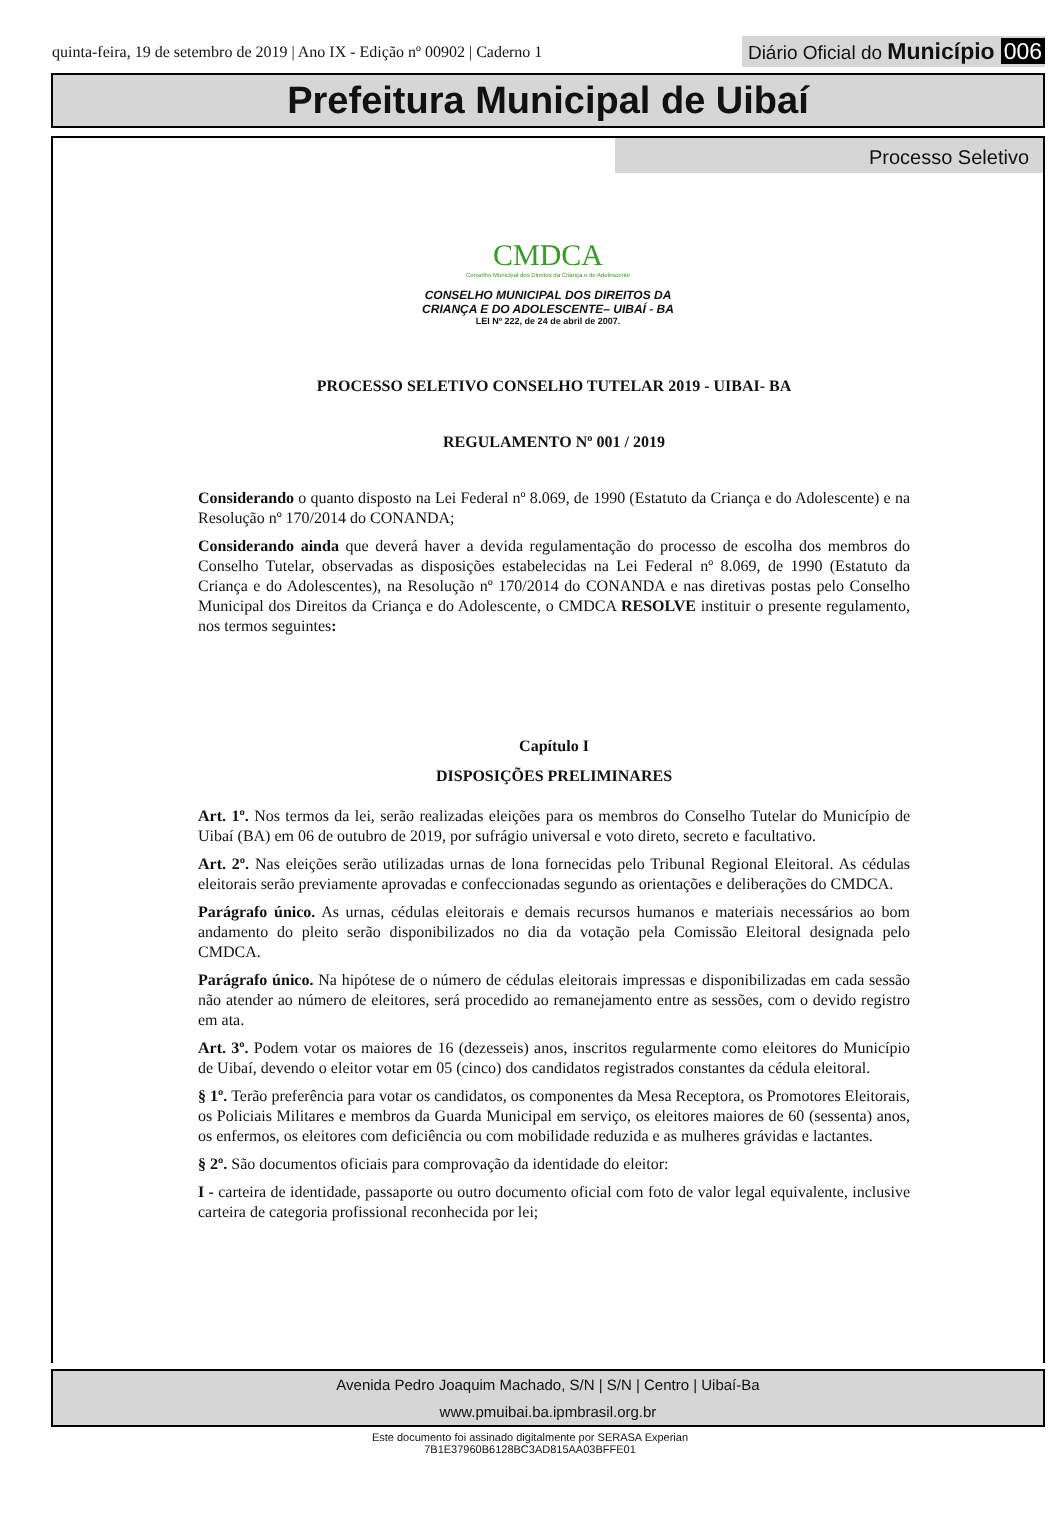quinta-feira, 19 de setembro de 2019 | Ano IX - Edição nº 00902 | Caderno 1
Diário Oficial do Município 006
Prefeitura Municipal de Uibaí
Processo Seletivo
CMDCA
Conselho Municipal dos Direitos da Criança e do Adolescente
CONSELHO MUNICIPAL DOS DIREITOS DA
CRIANÇA E DO ADOLESCENTE– UIBAÍ - BA
LEI Nº 222, de 24 de abril de 2007.
PROCESSO SELETIVO CONSELHO TUTELAR 2019 - UIBAI- BA
REGULAMENTO Nº 001 / 2019
Considerando o quanto disposto na Lei Federal nº 8.069, de 1990 (Estatuto da Criança e do Adolescente) e na Resolução nº 170/2014 do CONANDA;
Considerando ainda que deverá haver a devida regulamentação do processo de escolha dos membros do Conselho Tutelar, observadas as disposições estabelecidas na Lei Federal nº 8.069, de 1990 (Estatuto da Criança e do Adolescentes), na Resolução nº 170/2014 do CONANDA e nas diretivas postas pelo Conselho Municipal dos Direitos da Criança e do Adolescente, o CMDCA RESOLVE instituir o presente regulamento, nos termos seguintes:
Capítulo I
DISPOSIÇÕES PRELIMINARES
Art. 1º. Nos termos da lei, serão realizadas eleições para os membros do Conselho Tutelar do Município de Uibaí (BA) em 06 de outubro de 2019, por sufrágio universal e voto direto, secreto e facultativo.
Art. 2º. Nas eleições serão utilizadas urnas de lona fornecidas pelo Tribunal Regional Eleitoral. As cédulas eleitorais serão previamente aprovadas e confeccionadas segundo as orientações e deliberações do CMDCA.
Parágrafo único. As urnas, cédulas eleitorais e demais recursos humanos e materiais necessários ao bom andamento do pleito serão disponibilizados no dia da votação pela Comissão Eleitoral designada pelo CMDCA.
Parágrafo único. Na hipótese de o número de cédulas eleitorais impressas e disponibilizadas em cada sessão não atender ao número de eleitores, será procedido ao remanejamento entre as sessões, com o devido registro em ata.
Art. 3º. Podem votar os maiores de 16 (dezesseis) anos, inscritos regularmente como eleitores do Município de Uibaí, devendo o eleitor votar em 05 (cinco) dos candidatos registrados constantes da cédula eleitoral.
§ 1º. Terão preferência para votar os candidatos, os componentes da Mesa Receptora, os Promotores Eleitorais, os Policiais Militares e membros da Guarda Municipal em serviço, os eleitores maiores de 60 (sessenta) anos, os enfermos, os eleitores com deficiência ou com mobilidade reduzida e as mulheres grávidas e lactantes.
§ 2º. São documentos oficiais para comprovação da identidade do eleitor:
I - carteira de identidade, passaporte ou outro documento oficial com foto de valor legal equivalente, inclusive carteira de categoria profissional reconhecida por lei;
Avenida Pedro Joaquim Machado, S/N | S/N | Centro | Uibaí-Ba
www.pmuibai.ba.ipmbrasil.org.br
Este documento foi assinado digitalmente por SERASA Experian
7B1E37960B6128BC3AD815AA03BFFE01